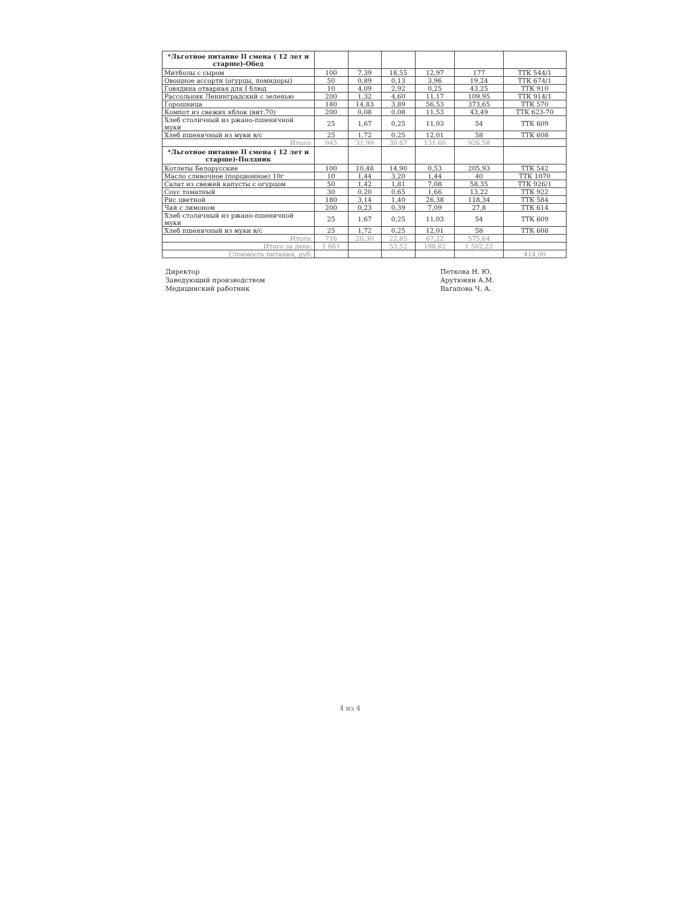| *Льготное питание II смена ( 12 лет и старше)-Обед | | | | | | |
| --- | --- | --- | --- | --- | --- | --- |
| Митболы с сыром | 100 | 7,39 | 18,55 | 12,97 | 177 | ТТК 544/1 |
| Овощное ассорти (огурцы, помидоры) | 50 | 0,89 | 0,13 | 3,96 | 19,24 | ТТК 674/1 |
| Говядина отварная для I блюд | 10 | 4,09 | 2,92 | 0,25 | 43,25 | ТТК 910 |
| Рассольник Ленинградский с зеленью | 200 | 1,32 | 4,60 | 11,17 | 109,95 | ТТК 914/1 |
| Горошница | 180 | 14,83 | 3,89 | 56,53 | 373,65 | ТТК 570 |
| Компот из свежих яблок (вит.70) | 200 | 0,08 | 0,08 | 11,53 | 43,49 | ТТК 623-70 |
| Хлеб столичный из ржано-пшеничной муки | 25 | 1,67 | 0,25 | 11,03 | 54 | ТТК 609 |
| Хлеб пшеничный из муки в/с | 25 | 1,72 | 0,25 | 12,01 | 58 | ТТК 608 |
| Итого: | 945 | 31,99 | 30,67 | 131,60 | 926,58 | |
| *Льготное питание II смена ( 12 лет и старше)-Полдник | | | | | | |
| Котлеты Белорусские | 100 | 10,48 | 14,90 | 0,53 | 205,93 | ТТК 542 |
| Масло сливочное (порционное) 10г | 10 | 1,44 | 3,20 | 1,44 | 40 | ТТК 1070 |
| Салат из свежей капусты с огурцом | 50 | 1,42 | 1,81 | 7,08 | 58,35 | ТТК 926/1 |
| Соус томатный | 30 | 0,20 | 0,65 | 1,66 | 13,22 | ТТК 922 |
| Рис цветной | 180 | 3,14 | 1,40 | 26,38 | 118,34 | ТТК 584 |
| Чай с лимоном | 200 | 0,23 | 0,39 | 7,09 | 27,8 | ТТК 614 |
| Хлеб столичный из ржано-пшеничной муки | 25 | 1,67 | 0,25 | 11,03 | 54 | ТТК 609 |
| Хлеб пшеничный из муки в/с | 25 | 1,72 | 0,25 | 12,01 | 58 | ТТК 608 |
| Итого: | 716 | 20,30 | 22,85 | 67,22 | 575,64 | |
| Итого за день: | 1 661 | | 53,52 | 198,82 | 1 502,22 | |
| Стоимость питания, руб: | | | | | | 414,00 |
Директор
Заведующий производством
Медицинский работник
Петкова Н. Ю.
Арутюнян А.М.
Вагапова Ч. А.
4 из 4